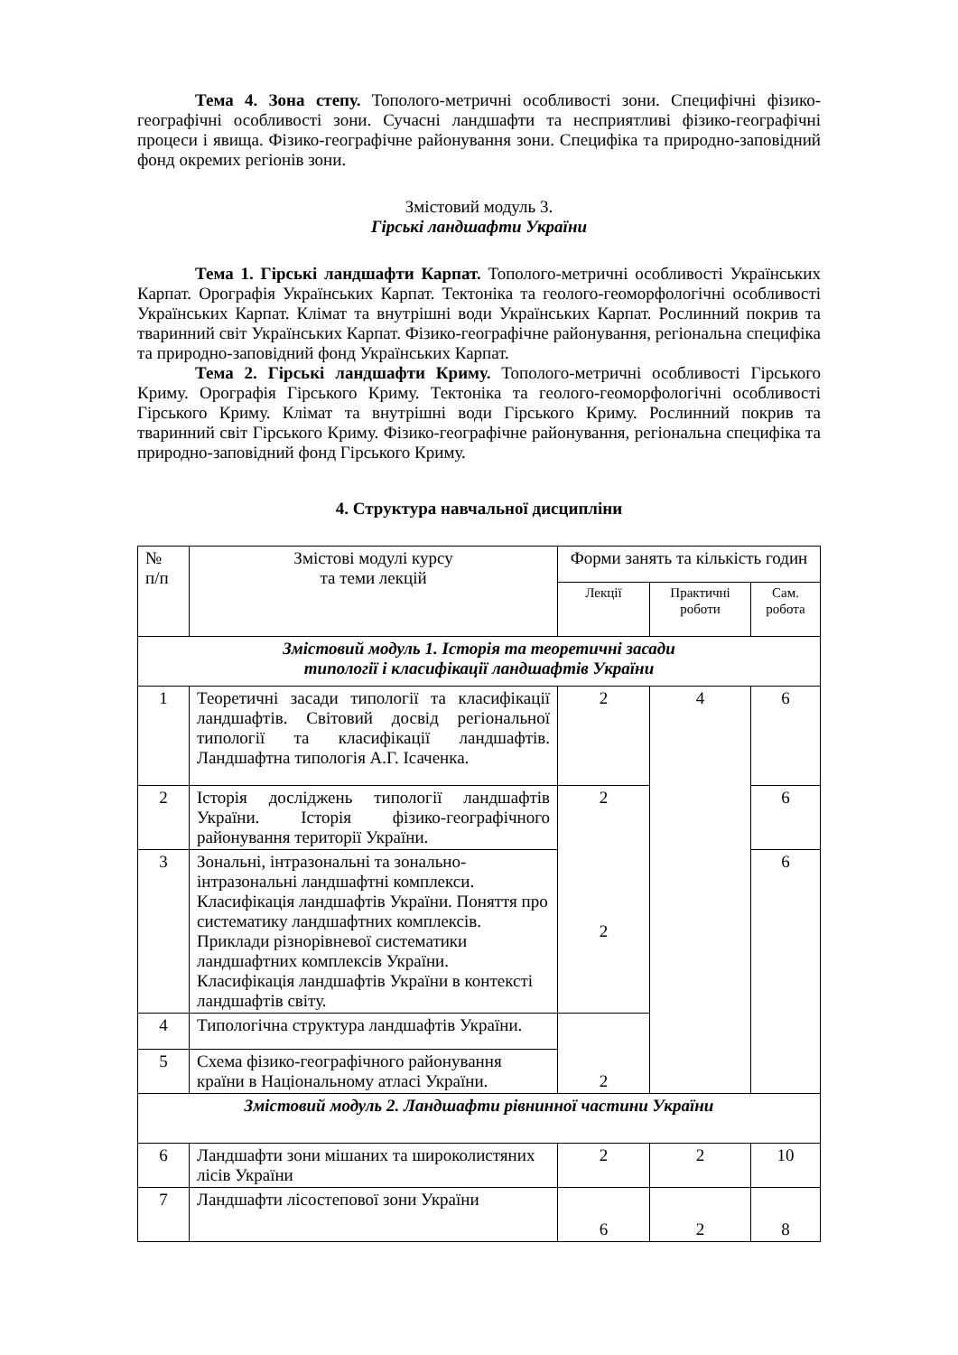Тема 4. Зона степу. Тополого-метричні особливості зони. Специфічні фізико-географічні особливості зони. Сучасні ландшафти та несприятливі фізико-географічні процеси і явища. Фізико-географічне районування зони. Специфіка та природно-заповідний фонд окремих регіонів зони.
Змістовий модуль 3.
Гірські ландшафти України
Тема 1. Гірські ландшафти Карпат. Тополого-метричні особливості Українських Карпат. Орографія Українських Карпат. Тектоніка та геолого-геоморфологічні особливості Українських Карпат. Клімат та внутрішні води Українських Карпат. Рослинний покрив та тваринний світ Українських Карпат. Фізико-географічне районування, регіональна специфіка та природно-заповідний фонд Українських Карпат.
Тема 2. Гірські ландшафти Криму. Тополого-метричні особливості Гірського Криму. Орографія Гірського Криму. Тектоніка та геолого-геоморфологічні особливості Гірського Криму. Клімат та внутрішні води Гірського Криму. Рослинний покрив та тваринний світ Гірського Криму. Фізико-географічне районування, регіональна специфіка та природно-заповідний фонд Гірського Криму.
4. Структура навчальної дисципліни
| № п/п | Змістові модулі курсу та теми лекцій | Форми занять та кількість годин | | |
| --- | --- | --- | --- | --- |
| | | Лекції | Практичні роботи | Сам. робота |
| Змістовий модуль 1. Історія та теоретичні засади типології і класифікації ландшафтів України | | | | |
| 1 | Теоретичні засади типології та класифікації ландшафтів. Світовий досвід регіональної типології та класифікації ландшафтів. Ландшафтна типологія А.Г. Ісаченка. | 2 | 4 | 6 |
| 2 | Історія досліджень типології ландшафтів України. Історія фізико-географічного районування території України. | 2 | | 6 |
| 3 | Зональні, інтразональні та зонально-інтразональні ландшафтні комплекси. Класифікація ландшафтів України. Поняття про систематику ландшафтних комплексів. Приклади різнорівневої систематики ландшафтних комплексів України. Класифікація ландшафтів України в контексті ландшафтів світу. | 2 | | 6 |
| 4 | Типологічна структура ландшафтів України. | 2 | | |
| 5 | Схема фізико-географічного районування країни в Національному атласі України. | | | |
| Змістовий модуль 2. Ландшафти рівнинної частини України | | | | |
| 6 | Ландшафти зони мішаних та широколистяних лісів України | 2 | 2 | 10 |
| 7 | Ландшафти лісостепової зони України | 6 | 2 | 8 |